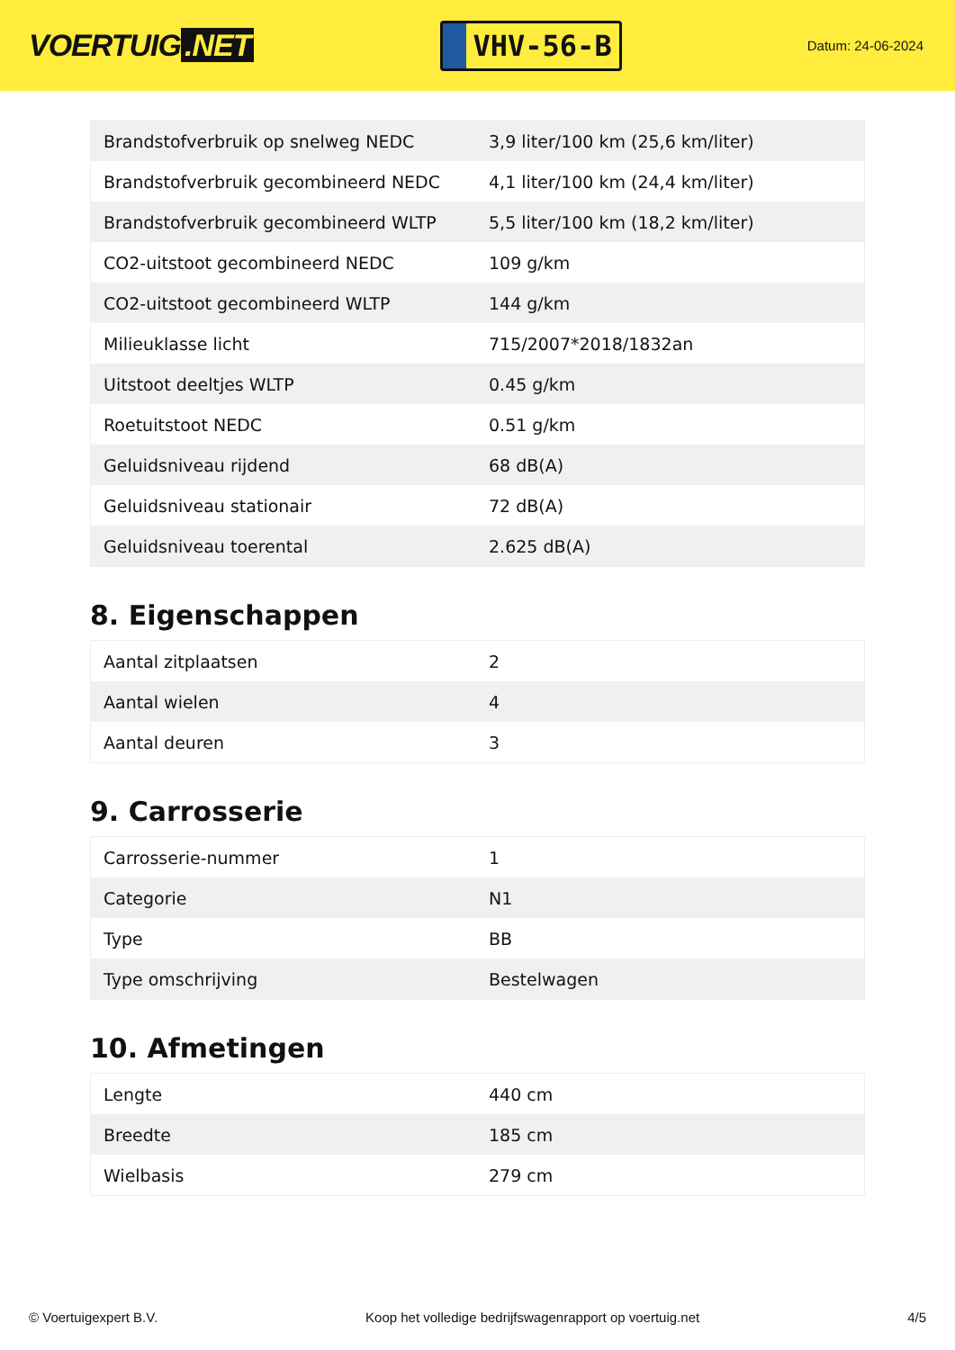VOERTUIG.NET
VHV-56-B
Datum: 24-06-2024
| Brandstofverbruik op snelweg NEDC | 3,9 liter/100 km (25,6 km/liter) |
| Brandstofverbruik gecombineerd NEDC | 4,1 liter/100 km (24,4 km/liter) |
| Brandstofverbruik gecombineerd WLTP | 5,5 liter/100 km (18,2 km/liter) |
| CO2-uitstoot gecombineerd NEDC | 109 g/km |
| CO2-uitstoot gecombineerd WLTP | 144 g/km |
| Milieuklasse licht | 715/2007*2018/1832an |
| Uitstoot deeltjes WLTP | 0.45 g/km |
| Roetuitstoot NEDC | 0.51 g/km |
| Geluidsniveau rijdend | 68 dB(A) |
| Geluidsniveau stationair | 72 dB(A) |
| Geluidsniveau toerental | 2.625 dB(A) |
8. Eigenschappen
| Aantal zitplaatsen | 2 |
| Aantal wielen | 4 |
| Aantal deuren | 3 |
9. Carrosserie
| Carrosserie-nummer | 1 |
| Categorie | N1 |
| Type | BB |
| Type omschrijving | Bestelwagen |
10. Afmetingen
| Lengte | 440 cm |
| Breedte | 185 cm |
| Wielbasis | 279 cm |
© Voertuigexpert B.V. Koop het volledige bedrijfswagenrapport op voertuig.net 4/5